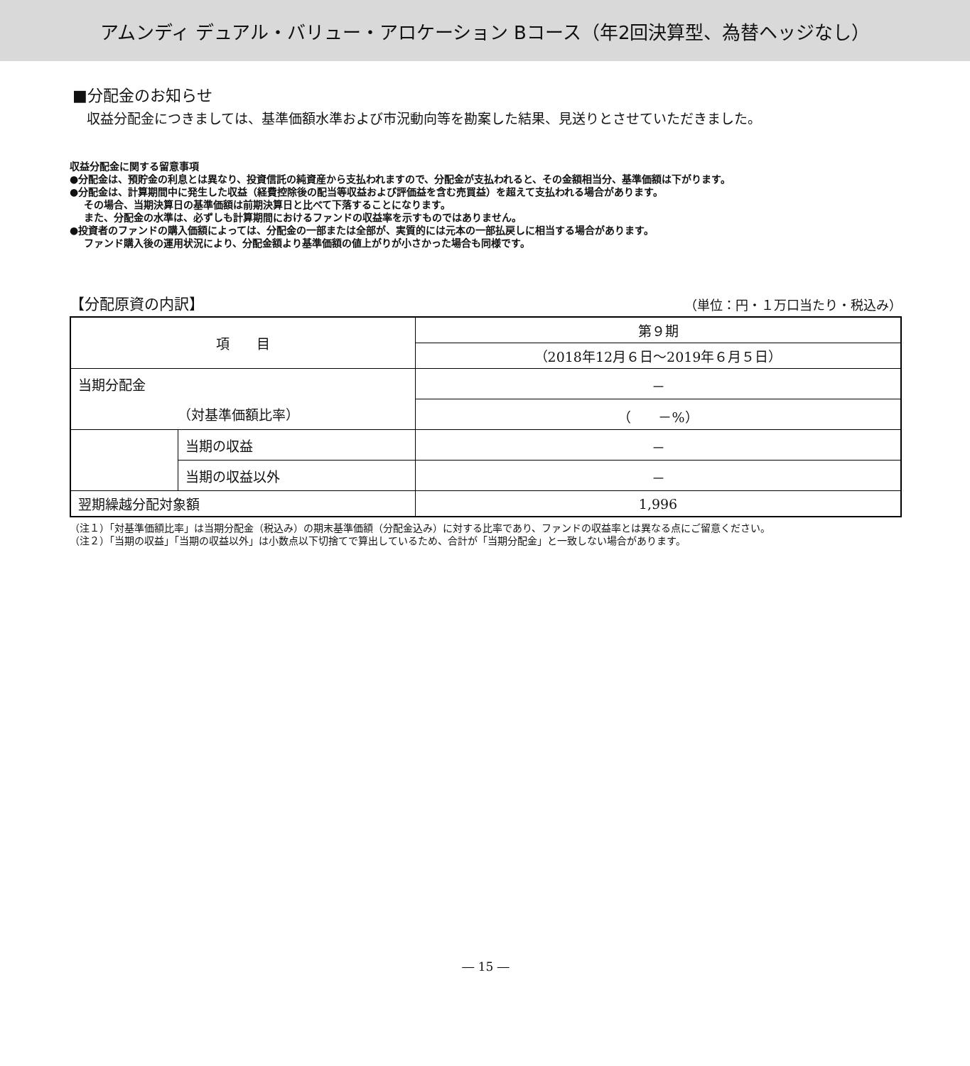アムンディ デュアル・バリュー・アロケーション Bコース（年2回決算型、為替ヘッジなし）
■分配金のお知らせ
収益分配金につきましては、基準価額水準および市況動向等を勘案した結果、見送りとさせていただきました。
収益分配金に関する留意事項
●分配金は、預貯金の利息とは異なり、投資信託の純資産から支払われますので、分配金が支払われると、その金額相当分、基準価額は下がります。
●分配金は、計算期間中に発生した収益（経費控除後の配当等収益および評価益を含む売買益）を超えて支払われる場合があります。
その場合、当期決算日の基準価額は前期決算日と比べて下落することになります。
また、分配金の水準は、必ずしも計算期間におけるファンドの収益率を示すものではありません。
●投資者のファンドの購入価額によっては、分配金の一部または全部が、実質的には元本の一部払戻しに相当する場合があります。
ファンド購入後の運用状況により、分配金額より基準価額の値上がりが小さかった場合も同様です。
【分配原資の内訳】 （単位：円・１万口当たり・税込み）
| 項 目 | | 第９期 |
| --- | --- | --- |
| | | （2018年12月６日～2019年６月５日） |
| 当期分配金 | | － |
| （対基準価額比率） | | （ －%） |
| | 当期の収益 | － |
| | 当期の収益以外 | － |
| 翌期繰越分配対象額 | | 1,996 |
（注１）「対基準価額比率」は当期分配金（税込み）の期末基準価額（分配金込み）に対する比率であり、ファンドの収益率とは異なる点にご留意ください。
（注２）「当期の収益」「当期の収益以外」は小数点以下切捨てで算出しているため、合計が「当期分配金」と一致しない場合があります。
― 15 ―